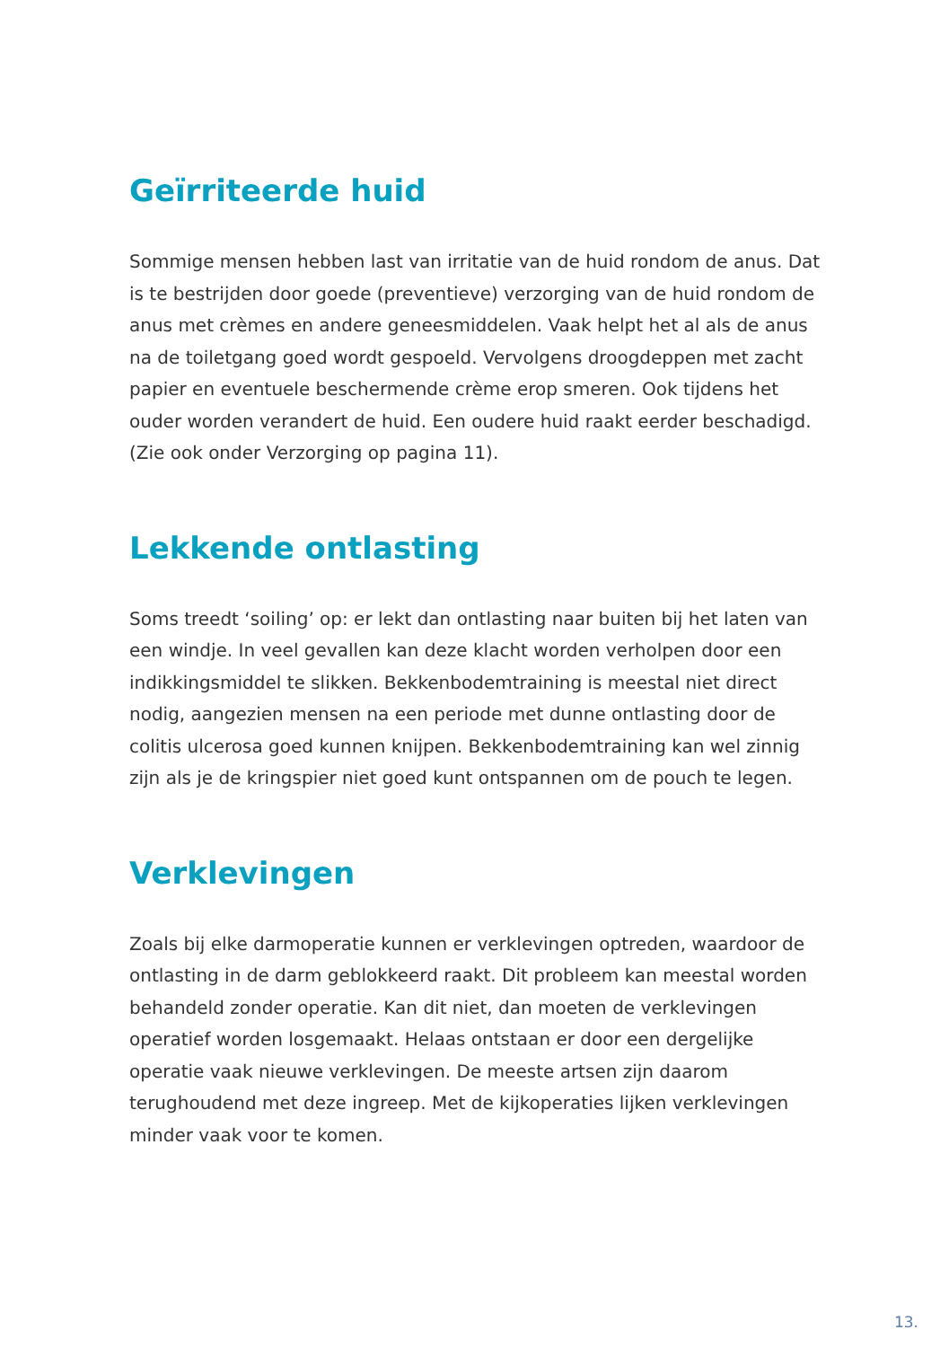Geïrriteerde huid
Sommige mensen hebben last van irritatie van de huid rondom de anus. Dat is te bestrijden door goede (preventieve) verzorging van de huid rondom de anus met crèmes en andere geneesmiddelen. Vaak helpt het al als de anus na de toiletgang goed wordt gespoeld. Vervolgens droogdeppen met zacht papier en eventuele beschermende crème erop smeren. Ook tijdens het ouder worden verandert de huid. Een oudere huid raakt eerder beschadigd. (Zie ook onder Verzorging op pagina 11).
Lekkende ontlasting
Soms treedt ‘soiling’ op: er lekt dan ontlasting naar buiten bij het laten van een windje. In veel gevallen kan deze klacht worden verholpen door een indikkingsmiddel te slikken. Bekkenbodemtraining is meestal niet direct nodig, aangezien mensen na een periode met dunne ontlasting door de colitis ulcerosa goed kunnen knijpen. Bekkenbodemtraining kan wel zinnig zijn als je de kringspier niet goed kunt ontspannen om de pouch te legen.
Verklevingen
Zoals bij elke darmoperatie kunnen er verklevingen optreden, waardoor de ontlasting in de darm geblokkeerd raakt. Dit probleem kan meestal worden behandeld zonder operatie. Kan dit niet, dan moeten de verklevingen operatief worden losgemaakt. Helaas ontstaan er door een dergelijke operatie vaak nieuwe verklevingen. De meeste artsen zijn daarom terughoudend met deze ingreep. Met de kijkoperaties lijken verklevingen minder vaak voor te komen.
13.